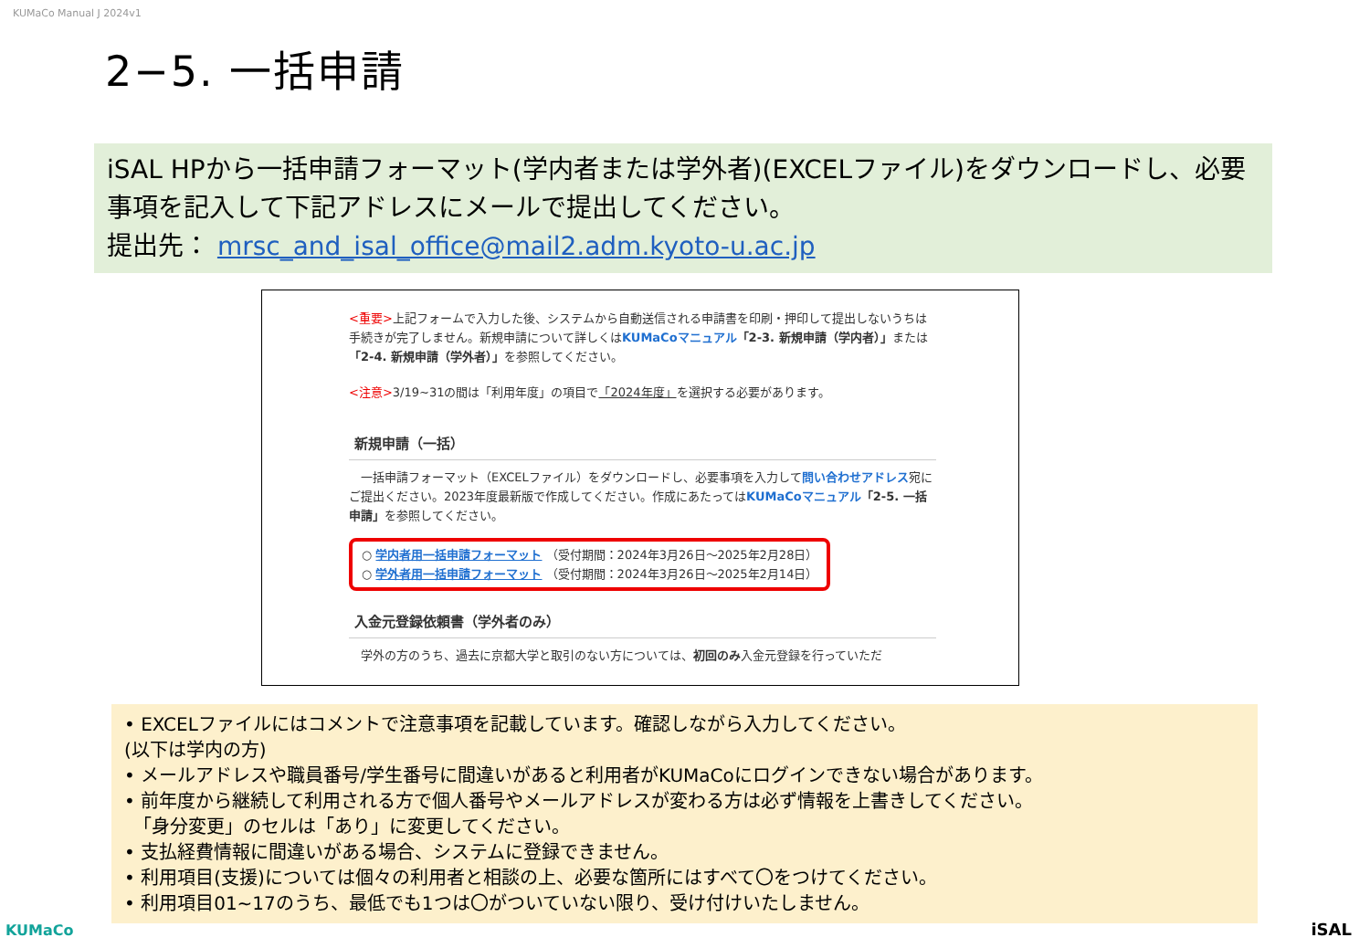KUMaCo Manual J 2024v1
2−5. 一括申請
iSAL HPから一括申請フォーマット(学内者または学外者)(EXCELファイル)をダウンロードし、必要事項を記入して下記アドレスにメールで提出してください。
提出先： mrsc_and_isal_office@mail2.adm.kyoto-u.ac.jp
<重要>上記フォームで入力した後、システムから自動送信される申請書を印刷・押印して提出しないうちは手続きが完了しません。新規申請について詳しくはKUMaCoマニュアル「2-3. 新規申請（学内者）」または「2-4. 新規申請（学外者）」を参照してください。
<注意>3/19~31の間は「利用年度」の項目で「2024年度」を選択する必要があります。
新規申請（一括）
　一括申請フォーマット（EXCELファイル）をダウンロードし、必要事項を入力して問い合わせアドレス宛にご提出ください。2023年度最新版で作成してください。作成にあたってはKUMaCoマニュアル「2-5. 一括申請」を参照してください。
○ 学内者用一括申請フォーマット （受付期間：2024年3月26日～2025年2月28日）
○ 学外者用一括申請フォーマット （受付期間：2024年3月26日～2025年2月14日）
入金元登録依頼書（学外者のみ）
　学外の方のうち、過去に京都大学と取引のない方については、初回のみ入金元登録を行っていただ
• EXCELファイルにはコメントで注意事項を記載しています。確認しながら入力してください。
(以下は学内の方)
• メールアドレスや職員番号/学生番号に間違いがあると利用者がKUMaCoにログインできない場合があります。
• 前年度から継続して利用される方で個人番号やメールアドレスが変わる方は必ず情報を上書きしてください。
　「身分変更」のセルは「あり」に変更してください。
• 支払経費情報に間違いがある場合、システムに登録できません。
• 利用項目(支援)については個々の利用者と相談の上、必要な箇所にはすべて〇をつけてください。
• 利用項目01~17のうち、最低でも1つは〇がついていない限り、受け付けいたしません。
KUMaCo iSAL